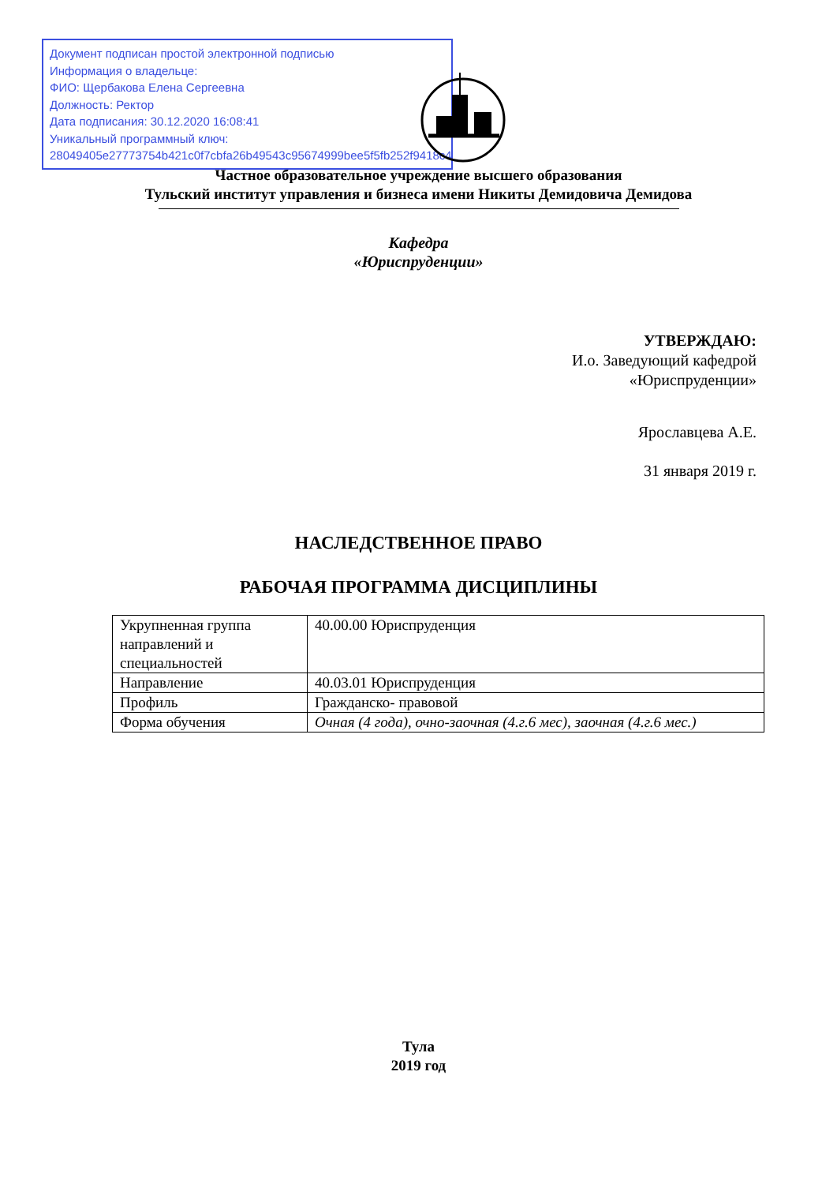Документ подписан простой электронной подписью
Информация о владельце:
ФИО: Щербакова Елена Сергеевна
Должность: Ректор
Дата подписания: 30.12.2020 16:08:41
Уникальный программный ключ:
28049405e27773754b421c0f7cbfa26b49543c95674999bee5f5fb252f9418c4
Частное образовательное учреждение высшего образования
Тульский институт управления и бизнеса имени Никиты Демидовича Демидова
Кафедра
«Юриспруденции»
УТВЕРЖДАЮ:
И.о. Заведующий кафедрой
«Юриспруденции»
Ярославцева А.Е.
31 января 2019 г.
НАСЛЕДСТВЕННОЕ ПРАВО
РАБОЧАЯ ПРОГРАММА ДИСЦИПЛИНЫ
| Укрупненная группа направлений и специальностей | 40.00.00 Юриспруденция |
| Направление | 40.03.01 Юриспруденция |
| Профиль | Гражданско- правовой |
| Форма обучения | Очная (4 года), очно-заочная (4.г.6 мес), заочная (4.г.6 мес.) |
Тула
2019 год